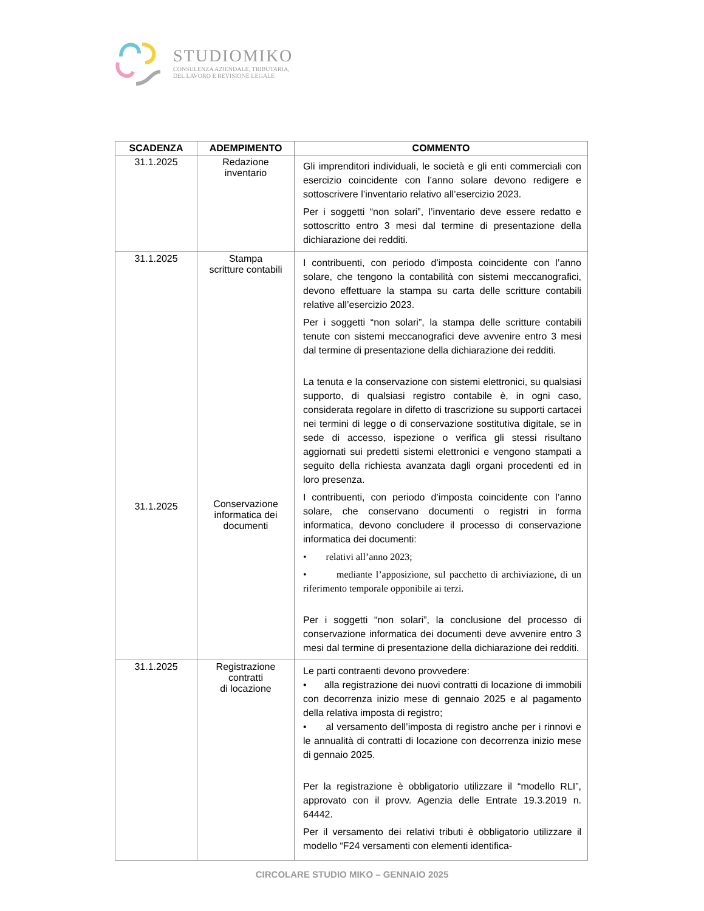STUDIOMIKO
CONSULENZA AZIENDALE, TRIBUTARIA,
DEL LAVORO E REVISIONE LEGALE
| SCADENZA | ADEMPIMENTO | COMMENTO |
| --- | --- | --- |
| 31.1.2025 | Redazione inventario | Gli imprenditori individuali, le società e gli enti commerciali con esercizio coincidente con l’anno solare devono redigere e sottoscrivere l’inventario relativo all’esercizio 2023. Per i soggetti “non solari”, l’inventario deve essere redatto e sottoscritto entro 3 mesi dal termine di presentazione della dichiarazione dei redditi. |
| 31.1.2025 31.1.2025 | Stampa scritture contabili Conservazione informatica dei documenti | I contribuenti, con periodo d’imposta coincidente con l’anno solare, che tengono la contabilità con sistemi meccanografici, devono effettuare la stampa su carta delle scritture contabili relative all’esercizio 2023. Per i soggetti “non solari”, la stampa delle scritture contabili tenute con sistemi meccanografici deve avvenire entro 3 mesi dal termine di presentazione della dichiarazione dei redditi. La tenuta e la conservazione con sistemi elettronici, su qualsiasi supporto, di qualsiasi registro contabile è, in ogni caso, considerata regolare in difetto di trascrizione su supporti cartacei nei termini di legge o di conservazione sostitutiva digitale, se in sede di accesso, ispezione o verifica gli stessi risultano aggiornati sui predetti sistemi elettronici e vengono stampati a seguito della richiesta avanzata dagli organi procedenti ed in loro presenza. I contribuenti, con periodo d’imposta coincidente con l’anno solare, che conservano documenti o registri in forma informatica, devono concludere il processo di conservazione informatica dei documenti: • relativi all’anno 2023; • mediante l’apposizione, sul pacchetto di archiviazione, di un riferimento temporale opponibile ai terzi. Per i soggetti “non solari”, la conclusione del processo di conservazione informatica dei documenti deve avvenire entro 3 mesi dal termine di presentazione della dichiarazione dei redditi. |
| 31.1.2025 | Registrazione contratti di locazione | Le parti contraenti devono provvedere: • alla registrazione dei nuovi contratti di locazione di immobili con decorrenza inizio mese di gennaio 2025 e al pagamento della relativa imposta di registro; • al versamento dell’imposta di registro anche per i rinnovi e le annualità di contratti di locazione con decorrenza inizio mese di gennaio 2025. Per la registrazione è obbligatorio utilizzare il “modello RLI”, approvato con il provv. Agenzia delle Entrate 19.3.2019 n. 64442. Per il versamento dei relativi tributi è obbligatorio utilizzare il modello “F24 versamenti con elementi identifica- |
CIRCOLARE STUDIO MIKO – GENNAIO 2025